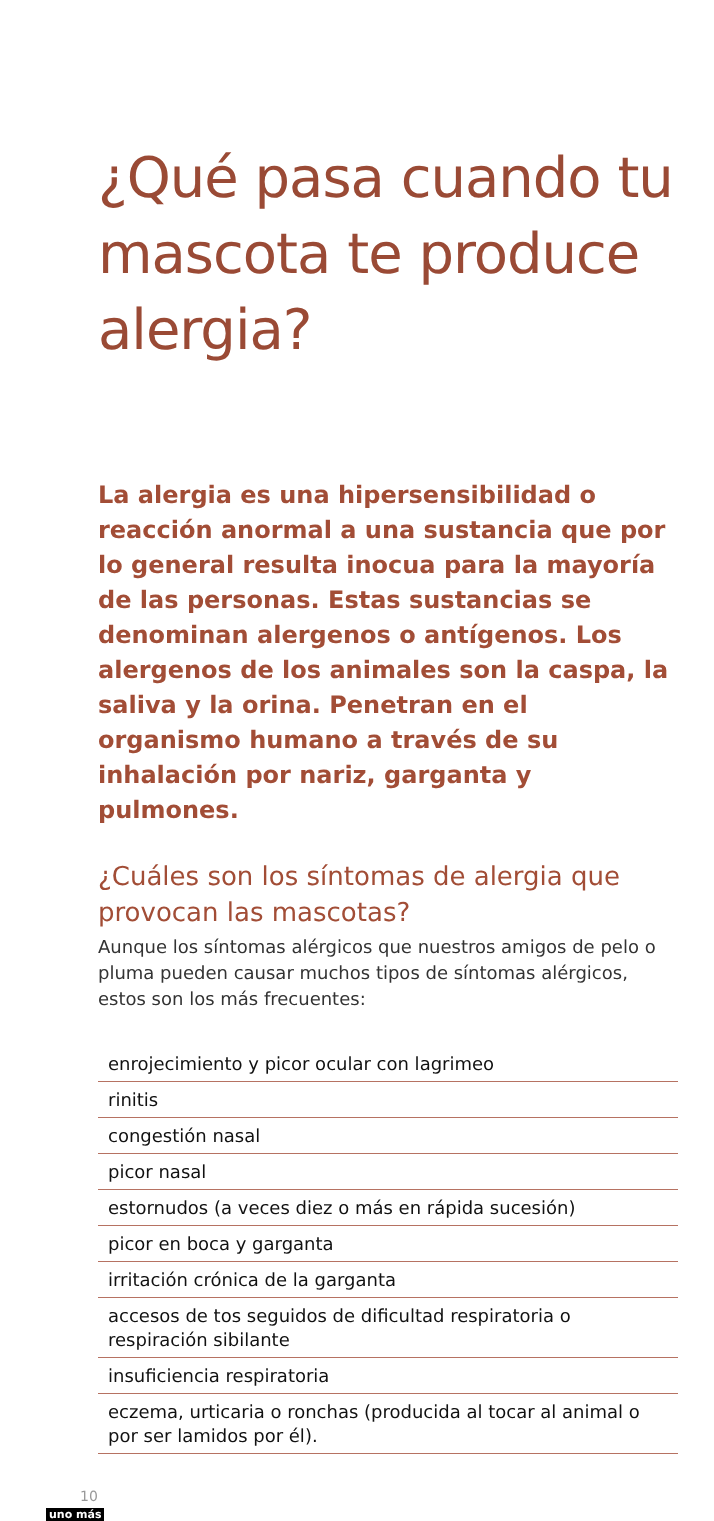¿Qué pasa cuando tu mascota te produce alergia?
La alergia es una hipersensibilidad o reacción anormal a una sustancia que por lo general resulta inocua para la mayoría de las personas. Estas sustancias se denominan alergenos o antígenos. Los alergenos de los animales son la caspa, la saliva y la orina. Penetran en el organismo humano a través de su inhalación por nariz, garganta y pulmones.
¿Cuáles son los síntomas de alergia que provocan las mascotas?
Aunque los síntomas alérgicos que nuestros amigos de pelo o pluma pueden causar muchos tipos de síntomas alérgicos, estos son los más frecuentes:
enrojecimiento y picor ocular con lagrimeo
rinitis
congestión nasal
picor nasal
estornudos (a veces diez o más en rápida sucesión)
picor en boca y garganta
irritación crónica de la garganta
accesos de tos seguidos de dificultad respiratoria o respiración sibilante
insuficiencia respiratoria
eczema, urticaria o ronchas (producida al tocar al animal o por ser lamidos por él).
10
uno más